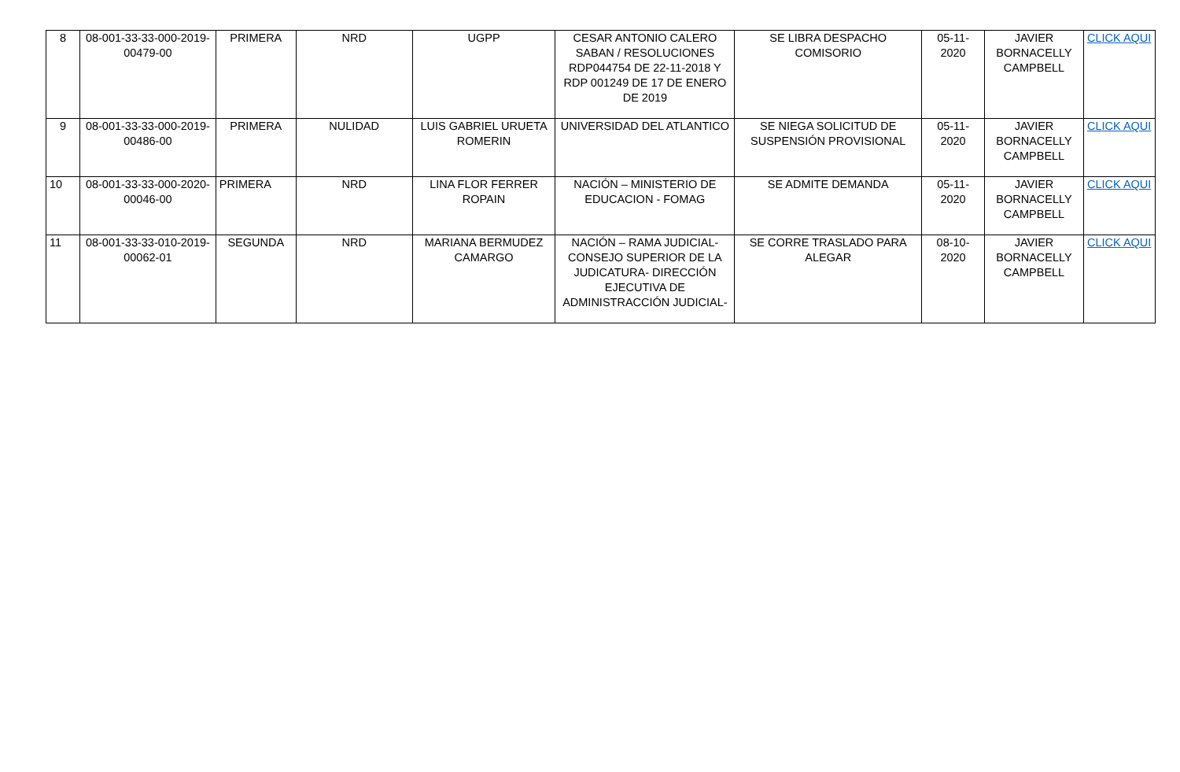| 8 | 08-001-33-33-000-2019-00479-00 | PRIMERA | NRD | UGPP | CESAR ANTONIO CALERO SABAN / RESOLUCIONES RDP044754 DE 22-11-2018 Y RDP 001249 DE 17 DE ENERO DE 2019 | SE LIBRA DESPACHO COMISORIO | 05-11-2020 | JAVIER BORNACELLY CAMPBELL | CLICK AQUI |
| 9 | 08-001-33-33-000-2019-00486-00 | PRIMERA | NULIDAD | LUIS GABRIEL URUETA ROMERIN | UNIVERSIDAD DEL ATLANTICO | SE NIEGA SOLICITUD DE SUSPENSIÓN PROVISIONAL | 05-11-2020 | JAVIER BORNACELLY CAMPBELL | CLICK AQUI |
| 10 | 08-001-33-33-000-2020-00046-00 | PRIMERA | NRD | LINA FLOR FERRER ROPAIN | NACIÓN – MINISTERIO DE EDUCACION - FOMAG | SE ADMITE DEMANDA | 05-11-2020 | JAVIER BORNACELLY CAMPBELL | CLICK AQUI |
| 11 | 08-001-33-33-010-2019-00062-01 | SEGUNDA | NRD | MARIANA BERMUDEZ CAMARGO | NACIÓN – RAMA JUDICIAL- CONSEJO SUPERIOR DE LA JUDICATURA- DIRECCIÓN EJECUTIVA DE ADMINISTRACCIÓN JUDICIAL- | SE CORRE TRASLADO PARA ALEGAR | 08-10-2020 | JAVIER BORNACELLY CAMPBELL | CLICK AQUI |